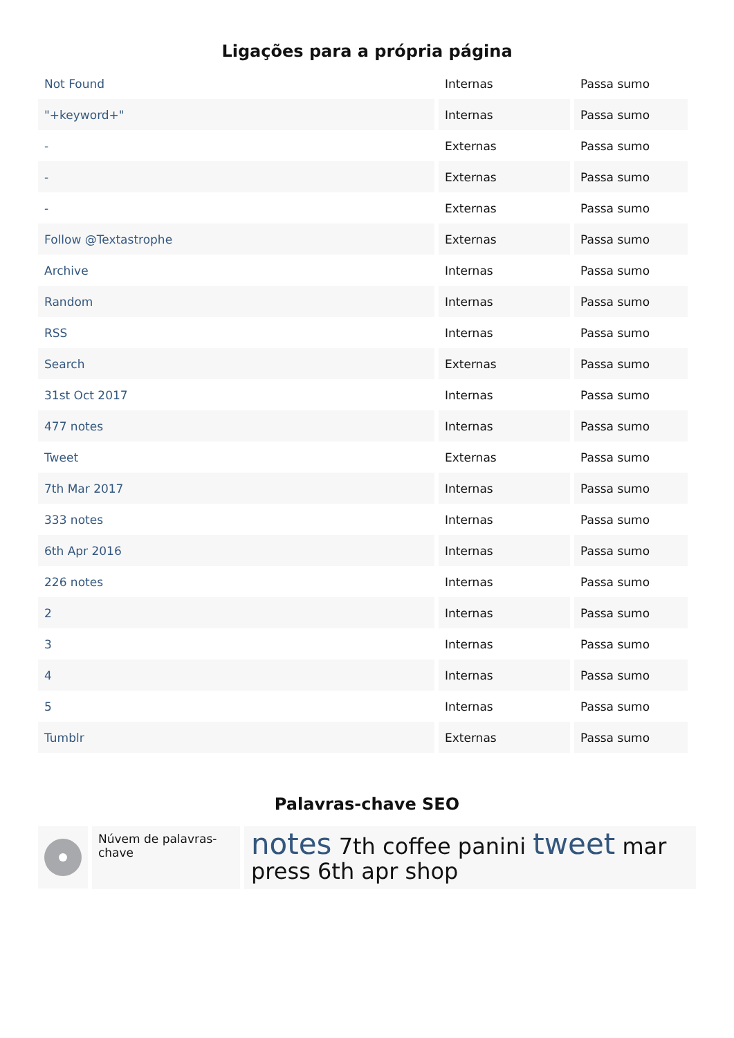Ligações para a própria página
| Not Found | Internas | Passa sumo |
| "+keyword+" | Internas | Passa sumo |
| - | Externas | Passa sumo |
| - | Externas | Passa sumo |
| - | Externas | Passa sumo |
| Follow @Textastrophe | Externas | Passa sumo |
| Archive | Internas | Passa sumo |
| Random | Internas | Passa sumo |
| RSS | Internas | Passa sumo |
| Search | Externas | Passa sumo |
| 31st Oct 2017 | Internas | Passa sumo |
| 477 notes | Internas | Passa sumo |
| Tweet | Externas | Passa sumo |
| 7th Mar 2017 | Internas | Passa sumo |
| 333 notes | Internas | Passa sumo |
| 6th Apr 2016 | Internas | Passa sumo |
| 226 notes | Internas | Passa sumo |
| 2 | Internas | Passa sumo |
| 3 | Internas | Passa sumo |
| 4 | Internas | Passa sumo |
| 5 | Internas | Passa sumo |
| Tumblr | Externas | Passa sumo |
Palavras-chave SEO
Núvem de palavras-chave
notes 7th coffee panini tweet mar press 6th apr shop